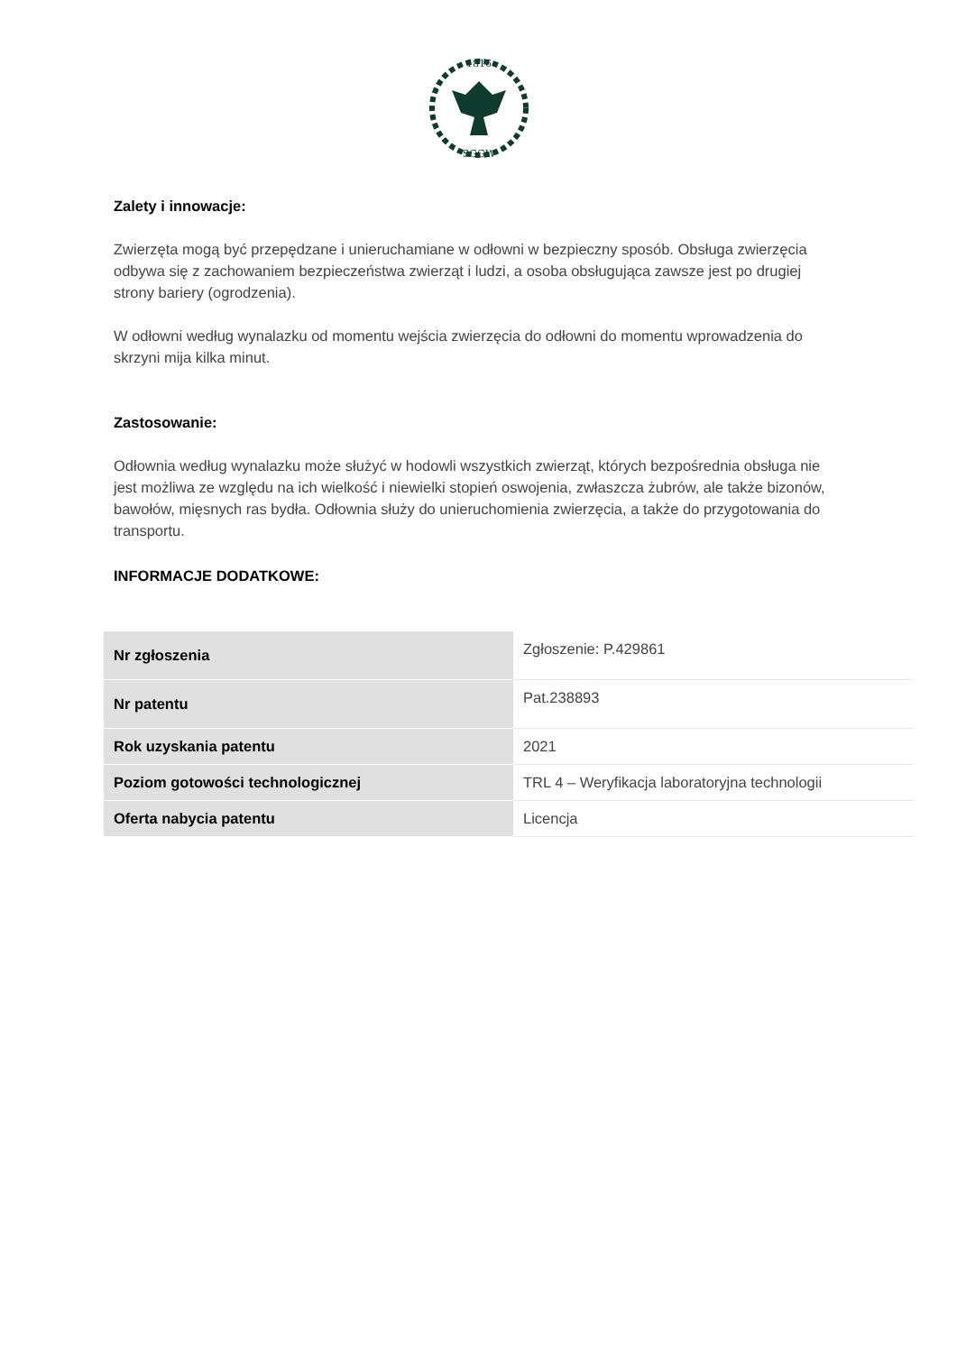1816
SGGW
Zalety i innowacje:
Zwierzęta mogą być przepędzane i unieruchamiane w odłowni w bezpieczny sposób. Obsługa zwierzęcia odbywa się z zachowaniem bezpieczeństwa zwierząt i ludzi, a osoba obsługująca zawsze jest po drugiej strony bariery (ogrodzenia).
W odłowni według wynalazku od momentu wejścia zwierzęcia do odłowni do momentu wprowadzenia do skrzyni mija kilka minut.
Zastosowanie:
Odłownia według wynalazku może służyć w hodowli wszystkich zwierząt, których bezpośrednia obsługa nie jest możliwa ze względu na ich wielkość i niewielki stopień oswojenia, zwłaszcza żubrów, ale także bizonów, bawołów, mięsnych ras bydła. Odłownia służy do unieruchomienia zwierzęcia, a także do przygotowania do transportu.
INFORMACJE DODATKOWE:
| Nr zgłoszenia | Zgłoszenie: P.429861 |
| Nr patentu | Pat.238893 |
| Rok uzyskania patentu | 2021 |
| Poziom gotowości technologicznej | TRL 4 – Weryfikacja laboratoryjna technologii |
| Oferta nabycia patentu | Licencja |